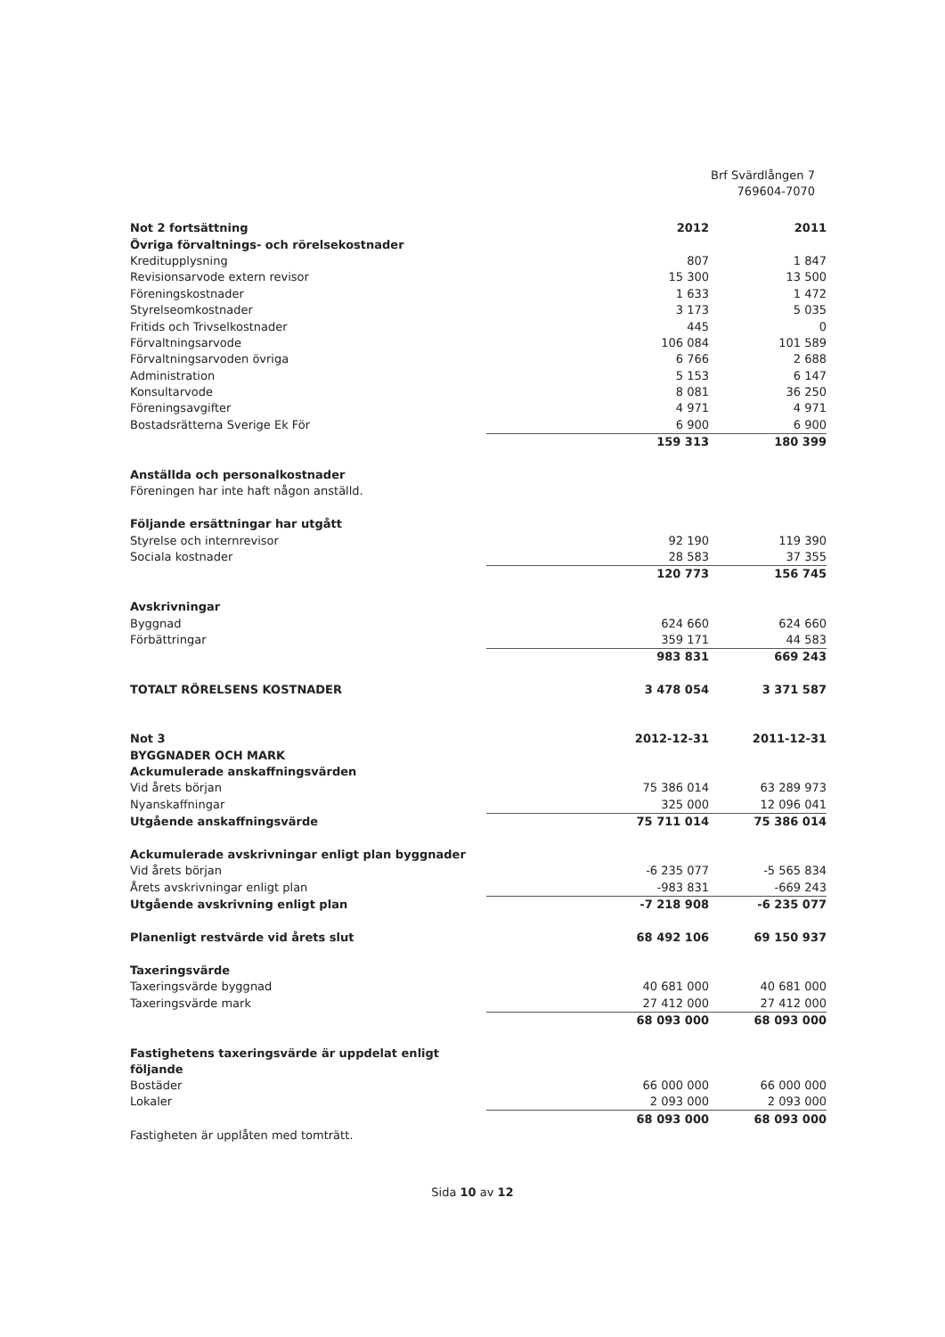Brf Svärdlången 7
769604-7070
| Not 2 fortsättning | 2012 | 2011 |
| --- | --- | --- |
| Övriga förvaltnings- och rörelsekostnader | | |
| Kreditupplysning | 807 | 1 847 |
| Revisionsarvode extern revisor | 15 300 | 13 500 |
| Föreningskostnader | 1 633 | 1 472 |
| Styrelseomkostnader | 3 173 | 5 035 |
| Fritids och Trivselkostnader | 445 | 0 |
| Förvaltningsarvode | 106 084 | 101 589 |
| Förvaltningsarvoden övriga | 6 766 | 2 688 |
| Administration | 5 153 | 6 147 |
| Konsultarvode | 8 081 | 36 250 |
| Föreningsavgifter | 4 971 | 4 971 |
| Bostadsrätterna Sverige Ek För | 6 900 | 6 900 |
| | 159 313 | 180 399 |
| Anställda och personalkostnader | | |
| Föreningen har inte haft någon anställd. | | |
| Följande ersättningar har utgått | | |
| Styrelse och internrevisor | 92 190 | 119 390 |
| Sociala kostnader | 28 583 | 37 355 |
| | 120 773 | 156 745 |
| Avskrivningar | | |
| Byggnad | 624 660 | 624 660 |
| Förbättringar | 359 171 | 44 583 |
| | 983 831 | 669 243 |
| TOTALT RÖRELSENS KOSTNADER | 3 478 054 | 3 371 587 |
| Not 3 | 2012-12-31 | 2011-12-31 |
| BYGGNADER OCH MARK | | |
| Ackumulerade anskaffningsvärden | | |
| Vid årets början | 75 386 014 | 63 289 973 |
| Nyanskaffningar | 325 000 | 12 096 041 |
| Utgående anskaffningsvärde | 75 711 014 | 75 386 014 |
| Ackumulerade avskrivningar enligt plan byggnader | | |
| Vid årets början | -6 235 077 | -5 565 834 |
| Årets avskrivningar enligt plan | -983 831 | -669 243 |
| Utgående avskrivning enligt plan | -7 218 908 | -6 235 077 |
| Planenligt restvärde vid årets slut | 68 492 106 | 69 150 937 |
| Taxeringsvärde | | |
| Taxeringsvärde byggnad | 40 681 000 | 40 681 000 |
| Taxeringsvärde mark | 27 412 000 | 27 412 000 |
| | 68 093 000 | 68 093 000 |
| Fastighetens taxeringsvärde är uppdelat enligt följande | | |
| Bostäder | 66 000 000 | 66 000 000 |
| Lokaler | 2 093 000 | 2 093 000 |
| | 68 093 000 | 68 093 000 |
| Fastigheten är upplåten med tomträtt. | | |
Sida 10 av 12